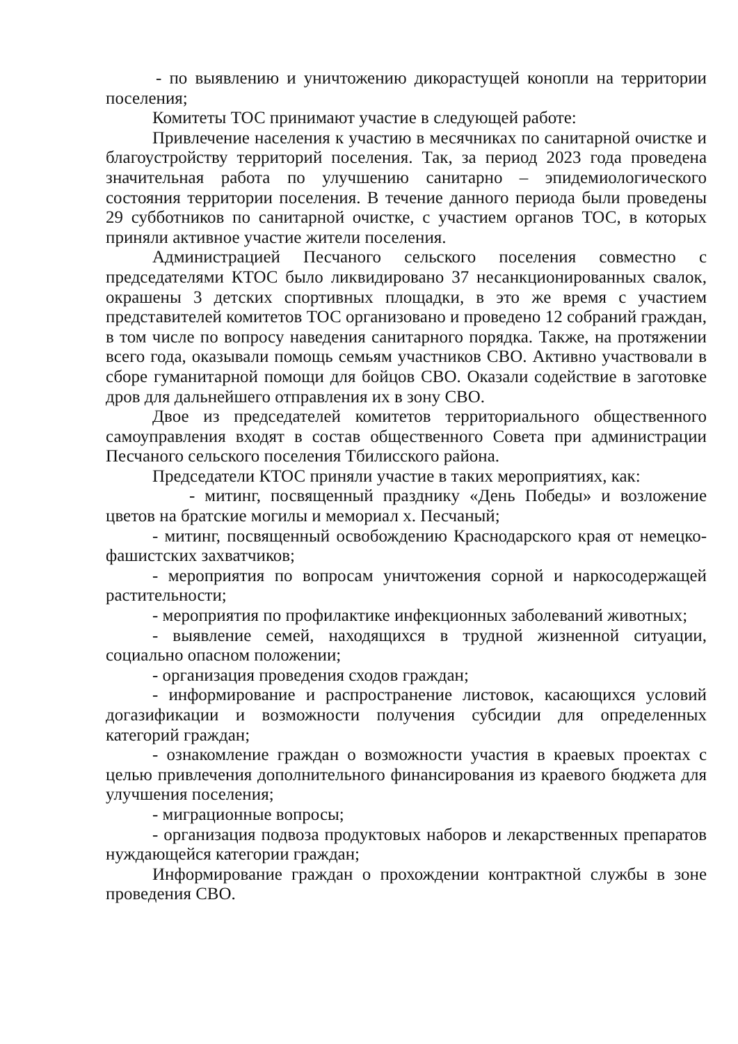- по выявлению и уничтожению дикорастущей конопли на территории поселения;
Комитеты ТОС принимают участие в следующей работе:
Привлечение населения к участию в месячниках по санитарной очистке и благоустройству территорий поселения. Так, за период 2023 года проведена значительная работа по улучшению санитарно – эпидемиологического состояния территории поселения. В течение данного периода были проведены 29 субботников по санитарной очистке, с участием органов ТОС, в которых приняли активное участие жители поселения.
Администрацией Песчаного сельского поселения совместно с председателями КТОС было ликвидировано 37 несанкционированных свалок, окрашены 3 детских спортивных площадки, в это же время с участием представителей комитетов ТОС организовано и проведено 12 собраний граждан, в том числе по вопросу наведения санитарного порядка. Также, на протяжении всего года, оказывали помощь семьям участников СВО. Активно участвовали в сборе гуманитарной помощи для бойцов СВО. Оказали содействие в заготовке дров для дальнейшего отправления их в зону СВО.
Двое из председателей комитетов территориального общественного самоуправления входят в состав общественного Совета при администрации Песчаного сельского поселения Тбилисского района.
Председатели КТОС приняли участие в таких мероприятиях, как:
- митинг, посвященный празднику «День Победы» и возложение цветов на братские могилы и мемориал х. Песчаный;
- митинг, посвященный освобождению Краснодарского края от немецко-фашистских захватчиков;
- мероприятия по вопросам уничтожения сорной и наркосодержащей растительности;
- мероприятия по профилактике инфекционных заболеваний животных;
- выявление семей, находящихся в трудной жизненной ситуации, социально опасном положении;
- организация проведения сходов граждан;
- информирование и распространение листовок, касающихся условий догазификации и возможности получения субсидии для определенных категорий граждан;
- ознакомление граждан о возможности участия в краевых проектах с целью привлечения дополнительного финансирования из краевого бюджета для улучшения поселения;
- миграционные вопросы;
- организация подвоза продуктовых наборов и лекарственных препаратов нуждающейся категории граждан;
Информирование граждан о прохождении контрактной службы в зоне проведения СВО.